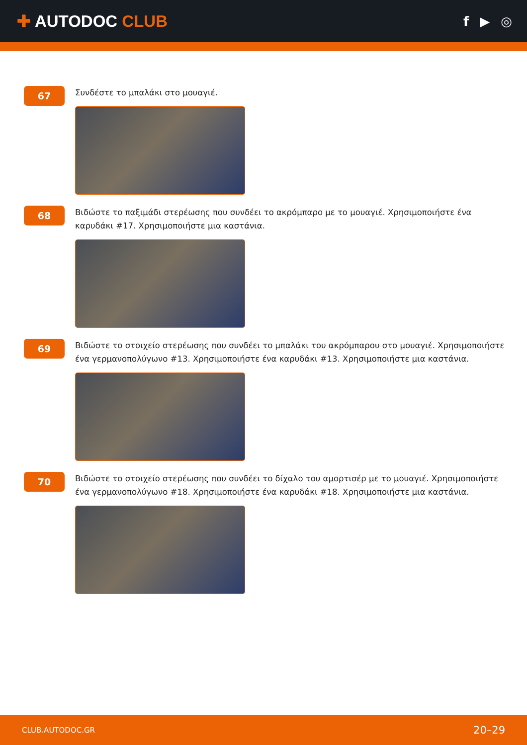✚ AUTODOC CLUB
f ▶ ◎
67
Συνδέστε το μπαλάκι στο μουαγιέ.
68
Βιδώστε το παξιμάδι στερέωσης που συνδέει το ακρόμπαρο με το μουαγιέ. Χρησιμοποιήστε ένα καρυδάκι #17. Χρησιμοποιήστε μια καστάνια.
69
Βιδώστε το στοιχείο στερέωσης που συνδέει το μπαλάκι του ακρόμπαρου στο μουαγιέ. Χρησιμοποιήστε ένα γερμανοπολύγωνο #13. Χρησιμοποιήστε ένα καρυδάκι #13. Χρησιμοποιήστε μια καστάνια.
70
Βιδώστε το στοιχείο στερέωσης που συνδέει το δίχαλο του αμορτισέρ με το μουαγιέ. Χρησιμοποιήστε ένα γερμανοπολύγωνο #18. Χρησιμοποιήστε ένα καρυδάκι #18. Χρησιμοποιήστε μια καστάνια.
CLUB.AUTODOC.GR 20–29